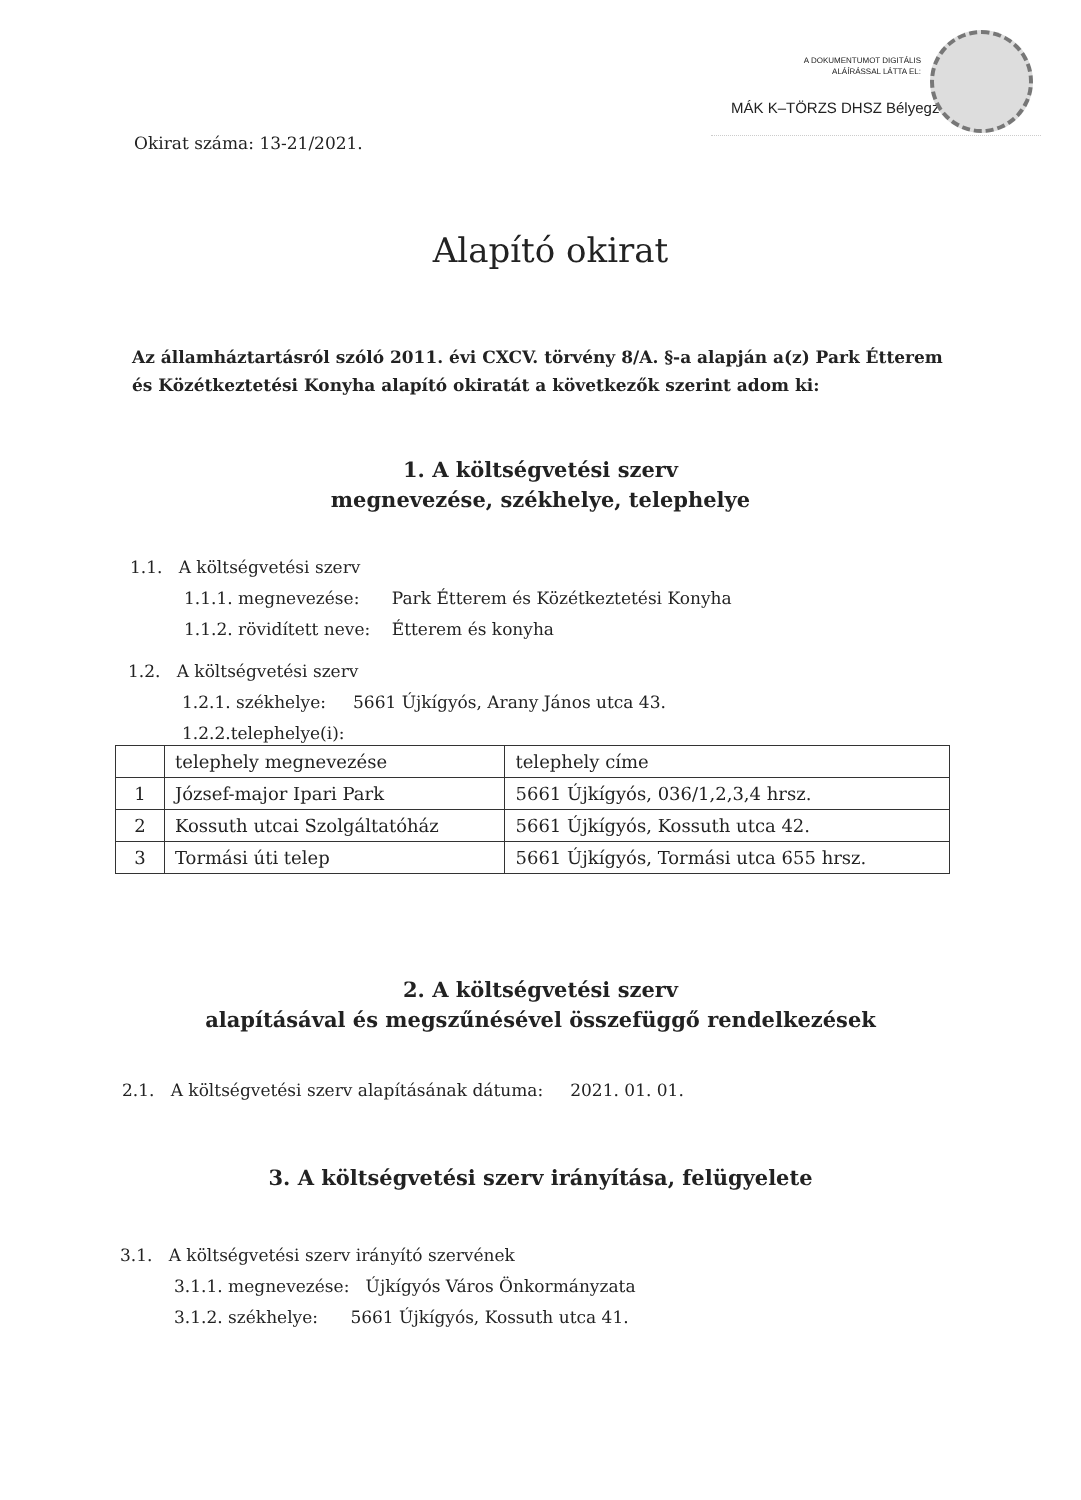A DOKUMENTUMOT DIGITÁLIS
ALÁÍRÁSSAL LÁTTA EL:
MÁK K–TÖRZS DHSZ Bélyegző
Okirat száma: 13-21/2021.
Alapító okirat
Az államháztartásról szóló 2011. évi CXCV. törvény 8/A. §-a alapján a(z) Park Étterem és Közétkeztetési Konyha alapító okiratát a következők szerint adom ki:
1. A költségvetési szerv
megnevezése, székhelye, telephelye
1.1. A költségvetési szerv
1.1.1. megnevezése: Park Étterem és Közétkeztetési Konyha
1.1.2. rövidített neve: Étterem és konyha
1.2. A költségvetési szerv
1.2.1. székhelye: 5661 Újkígyós, Arany János utca 43.
1.2.2.telephelye(i):
| | telephely megnevezése | telephely címe |
| 1 | József-major Ipari Park | 5661 Újkígyós, 036/1,2,3,4 hrsz. |
| 2 | Kossuth utcai Szolgáltatóház | 5661 Újkígyós, Kossuth utca 42. |
| 3 | Tormási úti telep | 5661 Újkígyós, Tormási utca 655 hrsz. |
2. A költségvetési szerv
alapításával és megszűnésével összefüggő rendelkezések
2.1. A költségvetési szerv alapításának dátuma: 2021. 01. 01.
3. A költségvetési szerv irányítása, felügyelete
3.1. A költségvetési szerv irányító szervének
3.1.1. megnevezése: Újkígyós Város Önkormányzata
3.1.2. székhelye: 5661 Újkígyós, Kossuth utca 41.